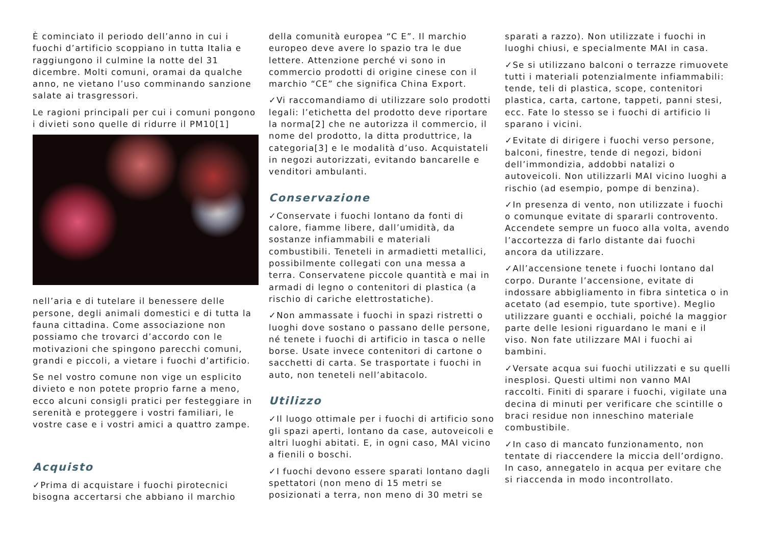È cominciato il periodo dell’anno in cui i fuochi d’artificio scoppiano in tutta Italia e raggiungono il culmine la notte del 31 dicembre. Molti comuni, oramai da qualche anno, ne vietano l’uso comminando sanzione salate ai trasgressori.
Le ragioni principali per cui i comuni pongono i divieti sono quelle di ridurre il PM10[1]
nell’aria e di tutelare il benessere delle persone, degli animali domestici e di tutta la fauna cittadina. Come associazione non possiamo che trovarci d’accordo con le motivazioni che spingono parecchi comuni, grandi e piccoli, a vietare i fuochi d’artificio.
Se nel vostro comune non vige un esplicito divieto e non potete proprio farne a meno, ecco alcuni consigli pratici per festeggiare in serenità e proteggere i vostri familiari, le vostre case e i vostri amici a quattro zampe.
Acquisto
✓Prima di acquistare i fuochi pirotecnici bisogna accertarsi che abbiano il marchio
della comunità europea “C E”. Il marchio europeo deve avere lo spazio tra le due lettere. Attenzione perché vi sono in commercio prodotti di origine cinese con il marchio “CE” che significa China Export.
✓Vi raccomandiamo di utilizzare solo prodotti legali: l’etichetta del prodotto deve riportare la norma[2] che ne autorizza il commercio, il nome del prodotto, la ditta produttrice, la categoria[3] e le modalità d’uso. Acquistateli in negozi autorizzati, evitando bancarelle e venditori ambulanti.
Conservazione
✓Conservate i fuochi lontano da fonti di calore, fiamme libere, dall’umidità, da sostanze infiammabili e materiali combustibili. Teneteli in armadietti metallici, possibilmente collegati con una messa a terra. Conservatene piccole quantità e mai in armadi di legno o contenitori di plastica (a rischio di cariche elettrostatiche).
✓Non ammassate i fuochi in spazi ristretti o luoghi dove sostano o passano delle persone, né tenete i fuochi di artificio in tasca o nelle borse. Usate invece contenitori di cartone o sacchetti di carta. Se trasportate i fuochi in auto, non teneteli nell’abitacolo.
Utilizzo
✓Il luogo ottimale per i fuochi di artificio sono gli spazi aperti, lontano da case, autoveicoli e altri luoghi abitati. E, in ogni caso, MAI vicino a fienili o boschi.
✓I fuochi devono essere sparati lontano dagli spettatori (non meno di 15 metri se posizionati a terra, non meno di 30 metri se
sparati a razzo). Non utilizzate i fuochi in luoghi chiusi, e specialmente MAI in casa.
✓Se si utilizzano balconi o terrazze rimuovete tutti i materiali potenzialmente infiammabili: tende, teli di plastica, scope, contenitori plastica, carta, cartone, tappeti, panni stesi, ecc. Fate lo stesso se i fuochi di artificio li sparano i vicini.
✓Evitate di dirigere i fuochi verso persone, balconi, finestre, tende di negozi, bidoni dell’immondizia, addobbi natalizi o autoveicoli. Non utilizzarli MAI vicino luoghi a rischio (ad esempio, pompe di benzina).
✓In presenza di vento, non utilizzate i fuochi o comunque evitate di spararli controvento. Accendete sempre un fuoco alla volta, avendo l’accortezza di farlo distante dai fuochi ancora da utilizzare.
✓All’accensione tenete i fuochi lontano dal corpo. Durante l’accensione, evitate di indossare abbigliamento in fibra sintetica o in acetato (ad esempio, tute sportive). Meglio utilizzare guanti e occhiali, poiché la maggior parte delle lesioni riguardano le mani e il viso. Non fate utilizzare MAI i fuochi ai bambini.
✓Versate acqua sui fuochi utilizzati e su quelli inesplosi. Questi ultimi non vanno MAI raccolti. Finiti di sparare i fuochi, vigilate una decina di minuti per verificare che scintille o braci residue non inneschino materiale combustibile.
✓In caso di mancato funzionamento, non tentate di riaccendere la miccia dell’ordigno. In caso, annegatelo in acqua per evitare che si riaccenda in modo incontrollato.